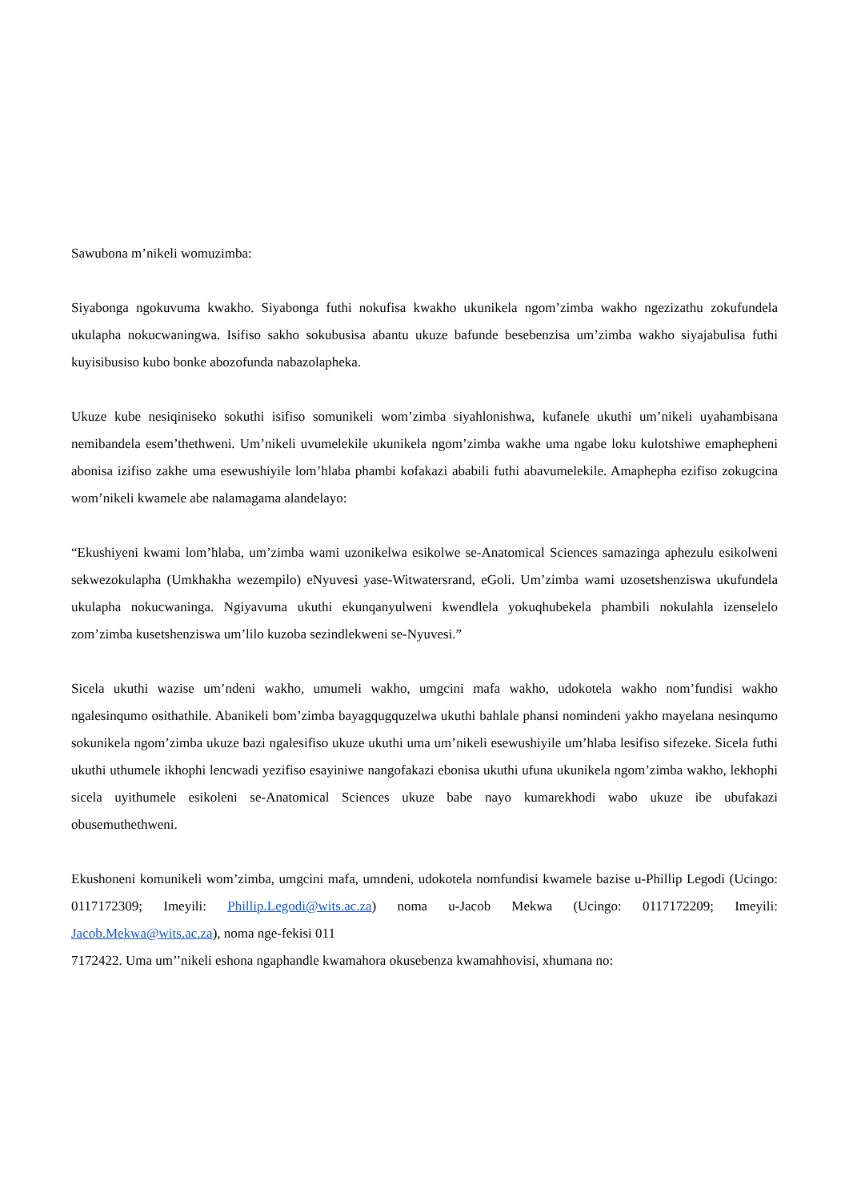Sawubona m’nikeli womuzimba:
Siyabonga ngokuvuma kwakho. Siyabonga futhi nokufisa kwakho ukunikela ngom’zimba wakho ngezizathu zokufundela ukulapha nokucwaningwa. Isifiso sakho sokubusisa abantu ukuze bafunde besebenzisa um’zimba wakho siyajabulisa futhi kuyisibusiso kubo bonke abozofunda nabazolapheka.
Ukuze kube nesiqiniseko sokuthi isifiso somunikeli wom’zimba siyahlonishwa, kufanele ukuthi um’nikeli uyahambisana nemibandela esem’thethweni. Um’nikeli uvumelekile ukunikela ngom’zimba wakhe uma ngabe loku kulotshiwe emaphepheni abonisa izifiso zakhe uma esewushiyile lom’hlaba phambi kofakazi ababili futhi abavumelekile. Amaphepha ezifiso zokugcina wom’nikeli kwamele abe nalamagama alandelayo:
“Ekushiyeni kwami lom’hlaba, um’zimba wami uzonikelwa esikolwe se-Anatomical Sciences samazinga aphezulu esikolweni sekwezokulapha (Umkhakha wezempilo) eNyuvesi yase-Witwatersrand, eGoli. Um’zimba wami uzosetshenziswa ukufundela ukulapha nokucwaninga. Ngiyavuma ukuthi ekunqanyulweni kwendlela yokuqhubekela phambili nokulahla izenselelo zom’zimba kusetshenziswa um’lilo kuzoba sezindlekweni se-Nyuvesi.”
Sicela ukuthi wazise um’ndeni wakho, umumeli wakho, umgcini mafa wakho, udokotela wakho nom’fundisi wakho ngalesinqumo osithathile. Abanikeli bom’zimba bayagqugquzelwa ukuthi bahlale phansi nomindeni yakho mayelana nesinqumo sokunikela ngom’zimba ukuze bazi ngalesifiso ukuze ukuthi uma um’nikeli esewushiyile um’hlaba lesifiso sifezeke. Sicela futhi ukuthi uthumele ikhophi lencwadi yezifiso esayiniwe nangofakazi ebonisa ukuthi ufuna ukunikela ngom’zimba wakho, lekhophi sicela uyithumele esikoleni se-Anatomical Sciences ukuze babe nayo kumarekhodi wabo ukuze ibe ubufakazi obusemuthethweni.
Ekushoneni komunikeli wom’zimba, umgcini mafa, umndeni, udokotela nomfundisi kwamele bazise u-Phillip Legodi (Ucingo: 0117172309; Imeyili: Phillip.Legodi@wits.ac.za) noma u-Jacob Mekwa (Ucingo: 0117172209; Imeyili: Jacob.Mekwa@wits.ac.za), noma nge-fekisi 011
7172422. Uma um’’nikeli eshona ngaphandle kwamahora okusebenza kwamahhovisi, xhumana no: